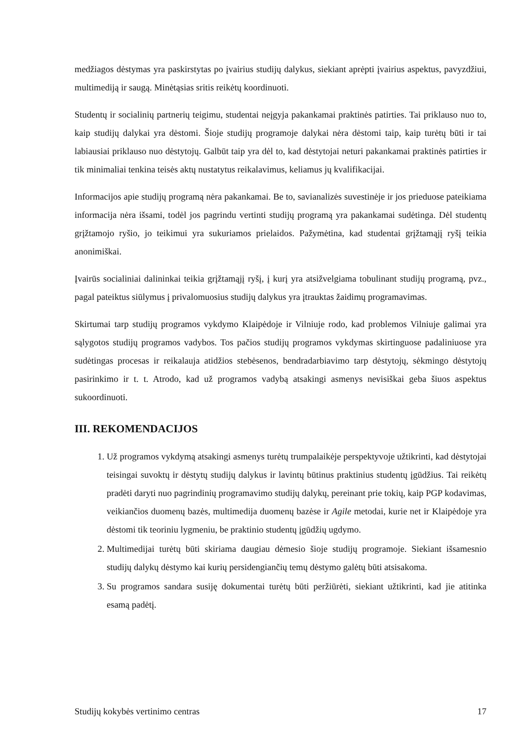medžiagos dėstymas yra paskirstytas po įvairius studijų dalykus, siekiant aprėpti įvairius aspektus, pavyzdžiui, multimediją ir saugą. Minėtąsias sritis reikėtų koordinuoti.
Studentų ir socialinių partnerių teigimu, studentai neįgyja pakankamai praktinės patirties. Tai priklauso nuo to, kaip studijų dalykai yra dėstomi. Šioje studijų programoje dalykai nėra dėstomi taip, kaip turėtų būti ir tai labiausiai priklauso nuo dėstytojų. Galbūt taip yra dėl to, kad dėstytojai neturi pakankamai praktinės patirties ir tik minimaliai tenkina teisės aktų nustatytus reikalavimus, keliamus jų kvalifikacijai.
Informacijos apie studijų programą nėra pakankamai. Be to, savianalizės suvestinėje ir jos prieduose pateikiama informacija nėra išsami, todėl jos pagrindu vertinti studijų programą yra pakankamai sudėtinga. Dėl studentų grįžtamojo ryšio, jo teikimui yra sukuriamos prielaidos. Pažymėtina, kad studentai grįžtamąjį ryšį teikia anonimiškai.
Įvairūs socialiniai dalininkai teikia grįžtamąjį ryšį, į kurį yra atsižvelgiama tobulinant studijų programą, pvz., pagal pateiktus siūlymus į privalomuosius studijų dalykus yra įtrauktas žaidimų programavimas.
Skirtumai tarp studijų programos vykdymo Klaipėdoje ir Vilniuje rodo, kad problemos Vilniuje galimai yra sąlygotos studijų programos vadybos. Tos pačios studijų programos vykdymas skirtinguose padaliniuose yra sudėtingas procesas ir reikalauja atidžios stebėsenos, bendradarbiavimo tarp dėstytojų, sėkmingo dėstytojų pasirinkimo ir t. t. Atrodo, kad už programos vadybą atsakingi asmenys nevisiškai geba šiuos aspektus sukoordinuoti.
III. REKOMENDACIJOS
1. Už programos vykdymą atsakingi asmenys turėtų trumpalaikėje perspektyvoje užtikrinti, kad dėstytojai teisingai suvoktų ir dėstytų studijų dalykus ir lavintų būtinus praktinius studentų įgūdžius. Tai reikėtų pradėti daryti nuo pagrindinių programavimo studijų dalykų, pereinant prie tokių, kaip PGP kodavimas, veikiančios duomenų bazės, multimedija duomenų bazėse ir Agile metodai, kurie net ir Klaipėdoje yra dėstomi tik teoriniu lygmeniu, be praktinio studentų įgūdžių ugdymo.
2. Multimedijai turėtų būti skiriama daugiau dėmesio šioje studijų programoje. Siekiant išsamesnio studijų dalykų dėstymo kai kurių persidengiančių temų dėstymo galėtų būti atsisakoma.
3. Su programos sandara susiję dokumentai turėtų būti peržiūrėti, siekiant užtikrinti, kad jie atitinka esamą padėtį.
Studijų kokybės vertinimo centras 17